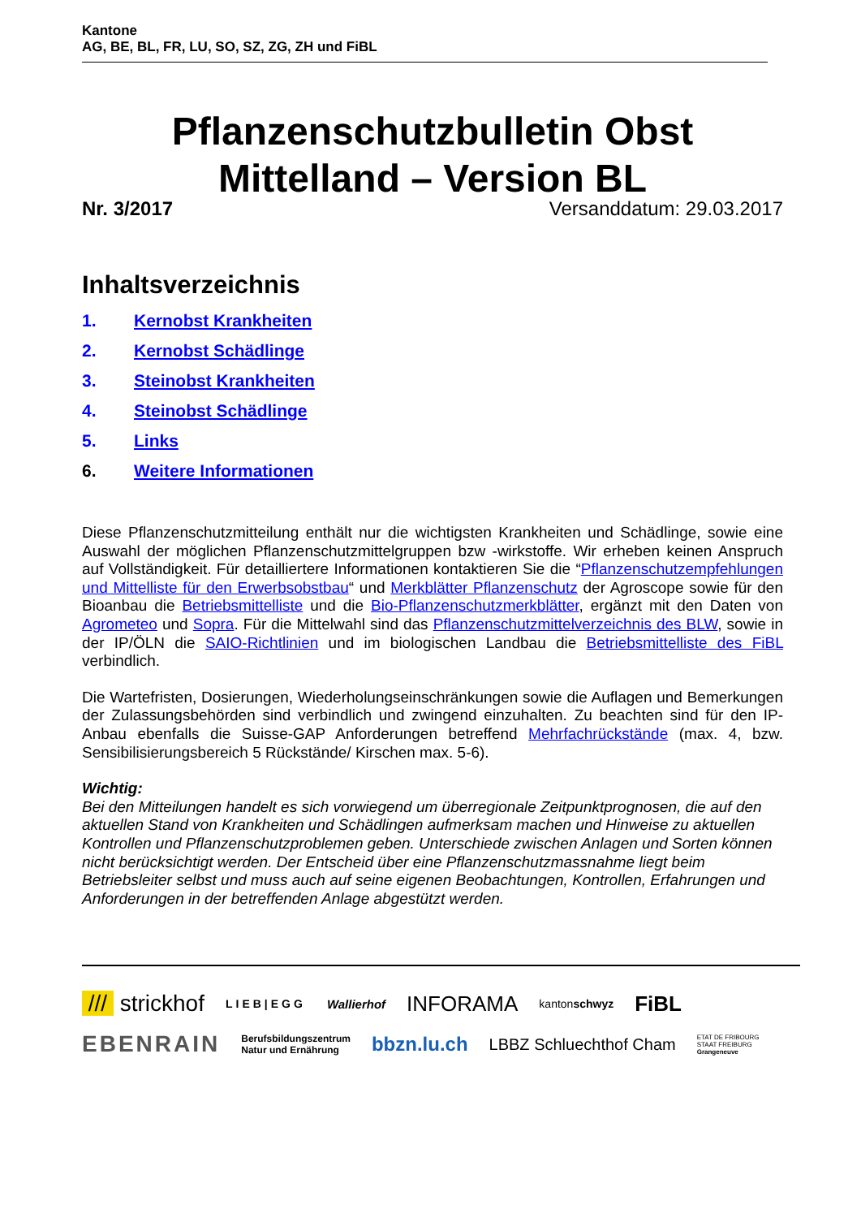Kantone
AG, BE, BL, FR, LU, SO, SZ, ZG, ZH und FiBL
Pflanzenschutzbulletin Obst
Mittelland – Version BL
Nr. 3/2017 Versanddatum: 29.03.2017
Inhaltsverzeichnis
1. Kernobst Krankheiten
2. Kernobst Schädlinge
3. Steinobst Krankheiten
4. Steinobst Schädlinge
5. Links
6. Weitere Informationen
Diese Pflanzenschutzmitteilung enthält nur die wichtigsten Krankheiten und Schädlinge, sowie eine Auswahl der möglichen Pflanzenschutzmittelgruppen bzw -wirkstoffe. Wir erheben keinen Anspruch auf Vollständigkeit. Für detailliertere Informationen kontaktieren Sie die “Pflanzenschutzempfehlungen und Mittelliste für den Erwerbsobstbau“ und Merkblätter Pflanzenschutz der Agroscope sowie für den Bioanbau die Betriebsmittelliste und die Bio-Pflanzenschutzmerkblätter, ergänzt mit den Daten von Agrometeo und Sopra. Für die Mittelwahl sind das Pflanzenschutzmittelverzeichnis des BLW, sowie in der IP/ÖLN die SAIO-Richtlinien und im biologischen Landbau die Betriebsmittelliste des FiBL verbindlich.
Die Wartefristen, Dosierungen, Wiederholungseinschränkungen sowie die Auflagen und Bemerkungen der Zulassungsbehörden sind verbindlich und zwingend einzuhalten. Zu beachten sind für den IP-Anbau ebenfalls die Suisse-GAP Anforderungen betreffend Mehrfachrückstände (max. 4, bzw. Sensibilisierungsbereich 5 Rückstände/ Kirschen max. 5-6).
Wichtig:
Bei den Mitteilungen handelt es sich vorwiegend um überregionale Zeitpunktprognosen, die auf den aktuellen Stand von Krankheiten und Schädlingen aufmerksam machen und Hinweise zu aktuellen Kontrollen und Pflanzenschutzproblemen geben. Unterschiede zwischen Anlagen und Sorten können nicht berücksichtigt werden. Der Entscheid über eine Pflanzenschutzmassnahme liegt beim Betriebsleiter selbst und muss auch auf seine eigenen Beobachtungen, Kontrollen, Erfahrungen und Anforderungen in der betreffenden Anlage abgestützt werden.
/// strickhof LIEB|EGG Wallierhof INFORAMA kantonschwyz FiBL EBENRAIN Berufsbildungszentrum
Natur und Ernährung bbzn.lu.ch LBBZ Schluechthof Cham ETAT DE FRIBOURG
STAAT FREIBURG
Grangeneuve